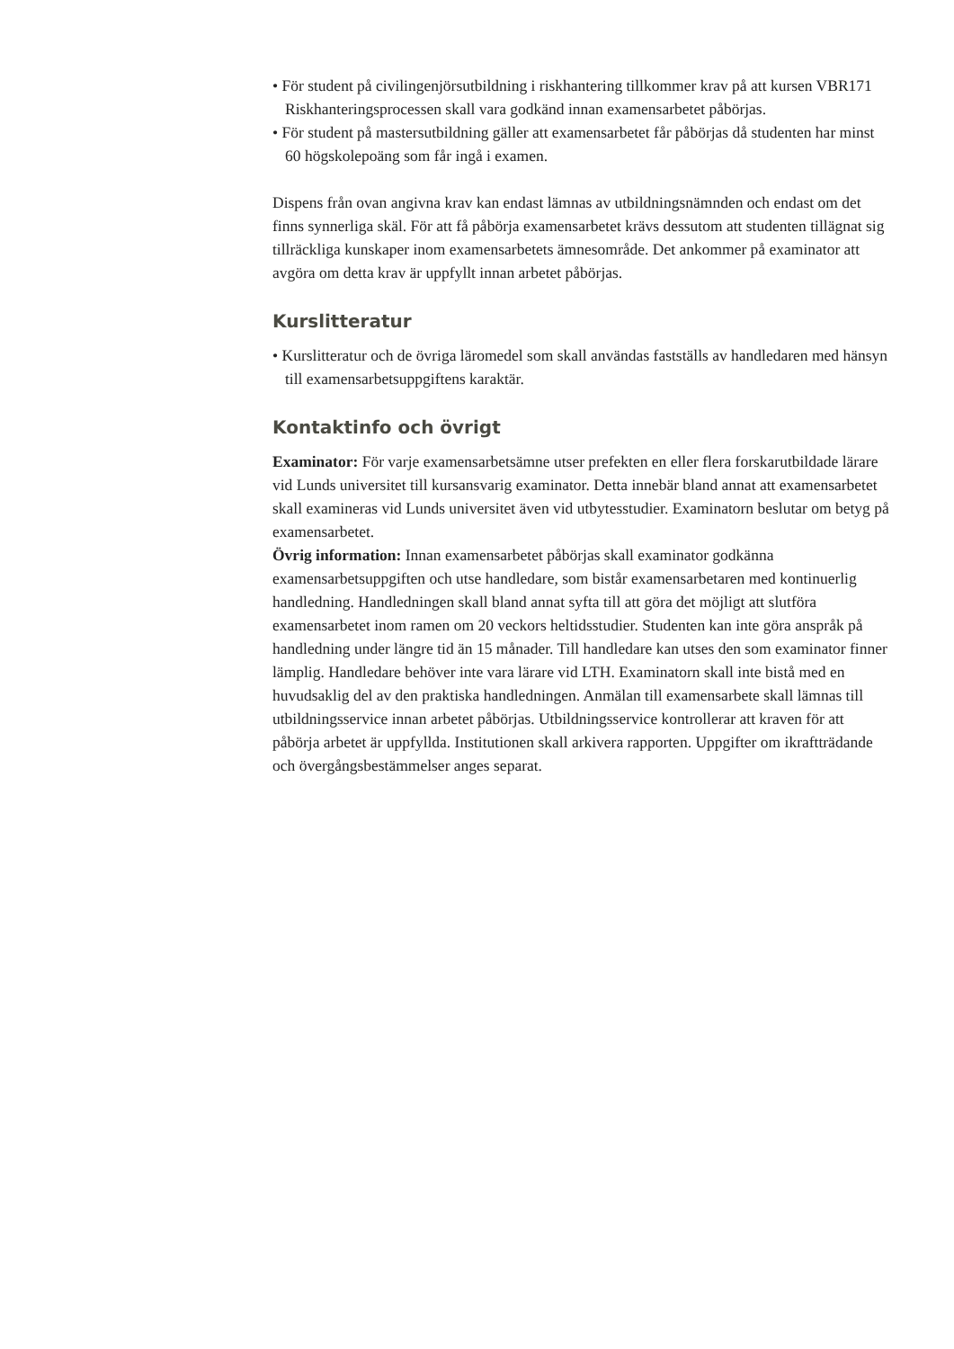• För student på civilingenjörsutbildning i riskhantering tillkommer krav på att kursen VBR171 Riskhanteringsprocessen skall vara godkänd innan examensarbetet påbörjas.
• För student på mastersutbildning gäller att examensarbetet får påbörjas då studenten har minst 60 högskolepoäng som får ingå i examen.
Dispens från ovan angivna krav kan endast lämnas av utbildningsnämnden och endast om det finns synnerliga skäl. För att få påbörja examensarbetet krävs dessutom att studenten tillägnat sig tillräckliga kunskaper inom examensarbetets ämnesområde. Det ankommer på examinator att avgöra om detta krav är uppfyllt innan arbetet påbörjas.
Kurslitteratur
• Kurslitteratur och de övriga läromedel som skall användas fastställs av handledaren med hänsyn till examensarbetsuppgiftens karaktär.
Kontaktinfo och övrigt
Examinator: För varje examensarbetsämne utser prefekten en eller flera forskarutbildade lärare vid Lunds universitet till kursansvarig examinator. Detta innebär bland annat att examensarbetet skall examineras vid Lunds universitet även vid utbytesstudier. Examinatorn beslutar om betyg på examensarbetet.
Övrig information: Innan examensarbetet påbörjas skall examinator godkänna examensarbetsuppgiften och utse handledare, som bistår examensarbetaren med kontinuerlig handledning. Handledningen skall bland annat syfta till att göra det möjligt att slutföra examensarbetet inom ramen om 20 veckors heltidsstudier. Studenten kan inte göra anspråk på handledning under längre tid än 15 månader. Till handledare kan utses den som examinator finner lämplig. Handledare behöver inte vara lärare vid LTH. Examinatorn skall inte bistå med en huvudsaklig del av den praktiska handledningen. Anmälan till examensarbete skall lämnas till utbildningsservice innan arbetet påbörjas. Utbildningsservice kontrollerar att kraven för att påbörja arbetet är uppfyllda. Institutionen skall arkivera rapporten. Uppgifter om ikraftträdande och övergångsbestämmelser anges separat.